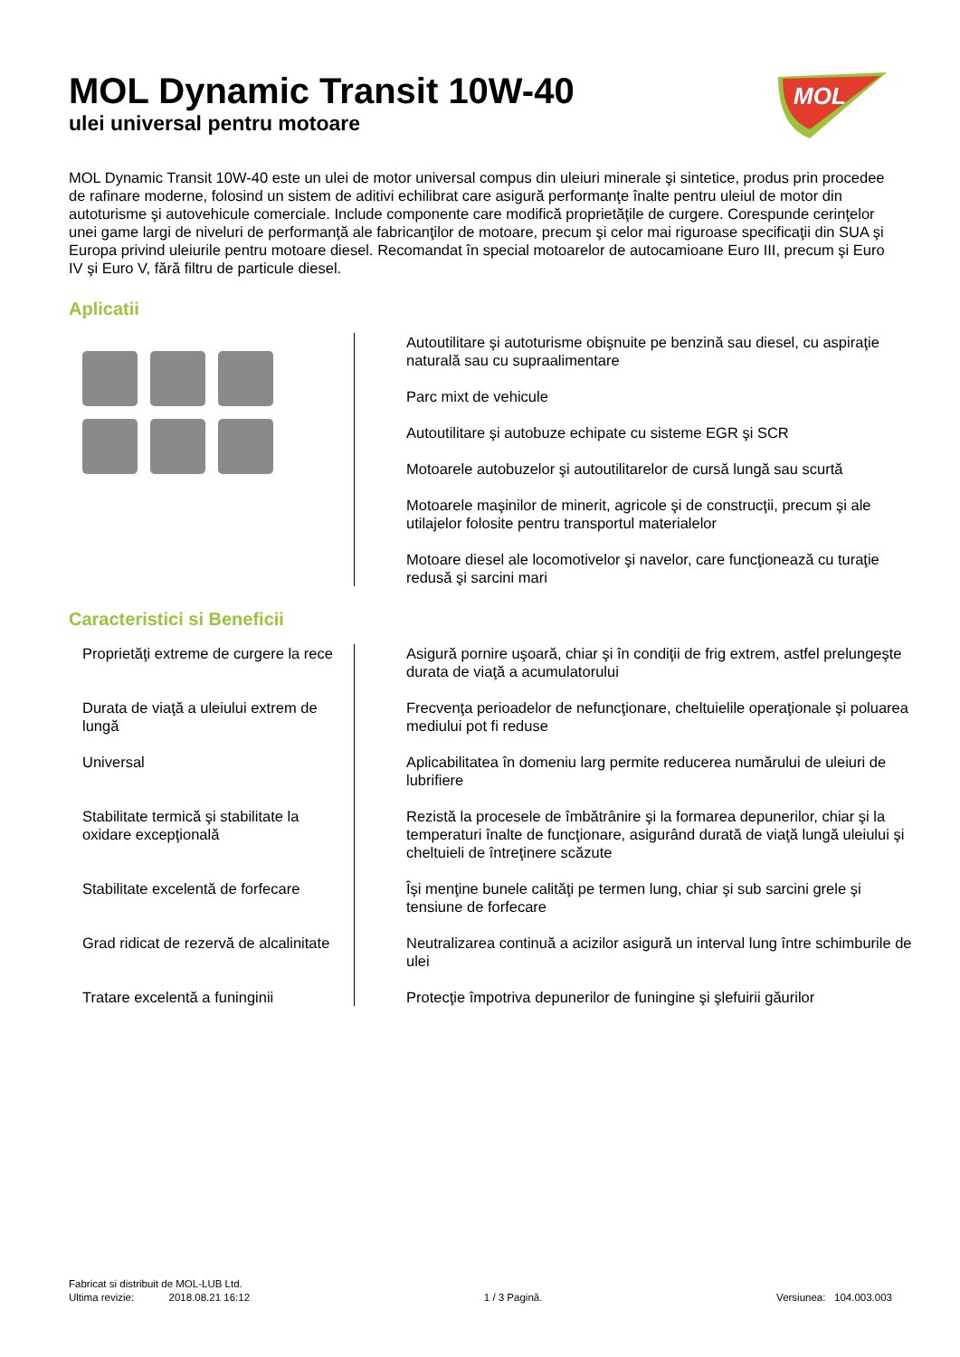MOL Dynamic Transit 10W-40
ulei universal pentru motoare
MOL
MOL Dynamic Transit 10W-40 este un ulei de motor universal compus din uleiuri minerale şi sintetice, produs prin procedee de rafinare moderne, folosind un sistem de aditivi echilibrat care asigură performanţe înalte pentru uleiul de motor din autoturisme şi autovehicule comerciale. Include componente care modifică proprietăţile de curgere. Corespunde cerinţelor unei game largi de niveluri de performanţă ale fabricanţilor de motoare, precum şi celor mai riguroase specificaţii din SUA şi Europa privind uleiurile pentru motoare diesel. Recomandat în special motoarelor de autocamioane Euro III, precum şi Euro IV şi Euro V, fără filtru de particule diesel.
Aplicatii
| | Autoutilitare şi autoturisme obişnuite pe benzină sau diesel, cu aspiraţie naturală sau cu supraalimentare |
| | Parc mixt de vehicule |
| | Autoutilitare şi autobuze echipate cu sisteme EGR şi SCR |
| | Motoarele autobuzelor şi autoutilitarelor de cursă lungă sau scurtă |
| | Motoarele maşinilor de minerit, agricole şi de construcţii, precum şi ale utilajelor folosite pentru transportul materialelor |
| | Motoare diesel ale locomotivelor şi navelor, care funcţionează cu turaţie redusă şi sarcini mari |
Caracteristici si Beneficii
| Proprietăţi extreme de curgere la rece | Asigură pornire uşoară, chiar şi în condiţii de frig extrem, astfel prelungeşte durata de viaţă a acumulatorului |
| Durata de viaţă a uleiului extrem de lungă | Frecvenţa perioadelor de nefuncţionare, cheltuielile operaţionale şi poluarea mediului pot fi reduse |
| Universal | Aplicabilitatea în domeniu larg permite reducerea numărului de uleiuri de lubrifiere |
| Stabilitate termică şi stabilitate la oxidare excepţională | Rezistă la procesele de îmbătrânire şi la formarea depunerilor, chiar şi la temperaturi înalte de funcţionare, asigurând durată de viaţă lungă uleiului şi cheltuieli de întreţinere scăzute |
| Stabilitate excelentă de forfecare | Îşi menţine bunele calităţi pe termen lung, chiar şi sub sarcini grele şi tensiune de forfecare |
| Grad ridicat de rezervă de alcalinitate | Neutralizarea continuă a acizilor asigură un interval lung între schimburile de ulei |
| Tratare excelentă a funinginii | Protecţie împotriva depunerilor de funingine şi şlefuirii găurilor |
Fabricat si distribuit de MOL-LUB Ltd.
Ultima revizie: 2018.08.21 16:12 1 / 3 Pagină. Versiunea: 104.003.003